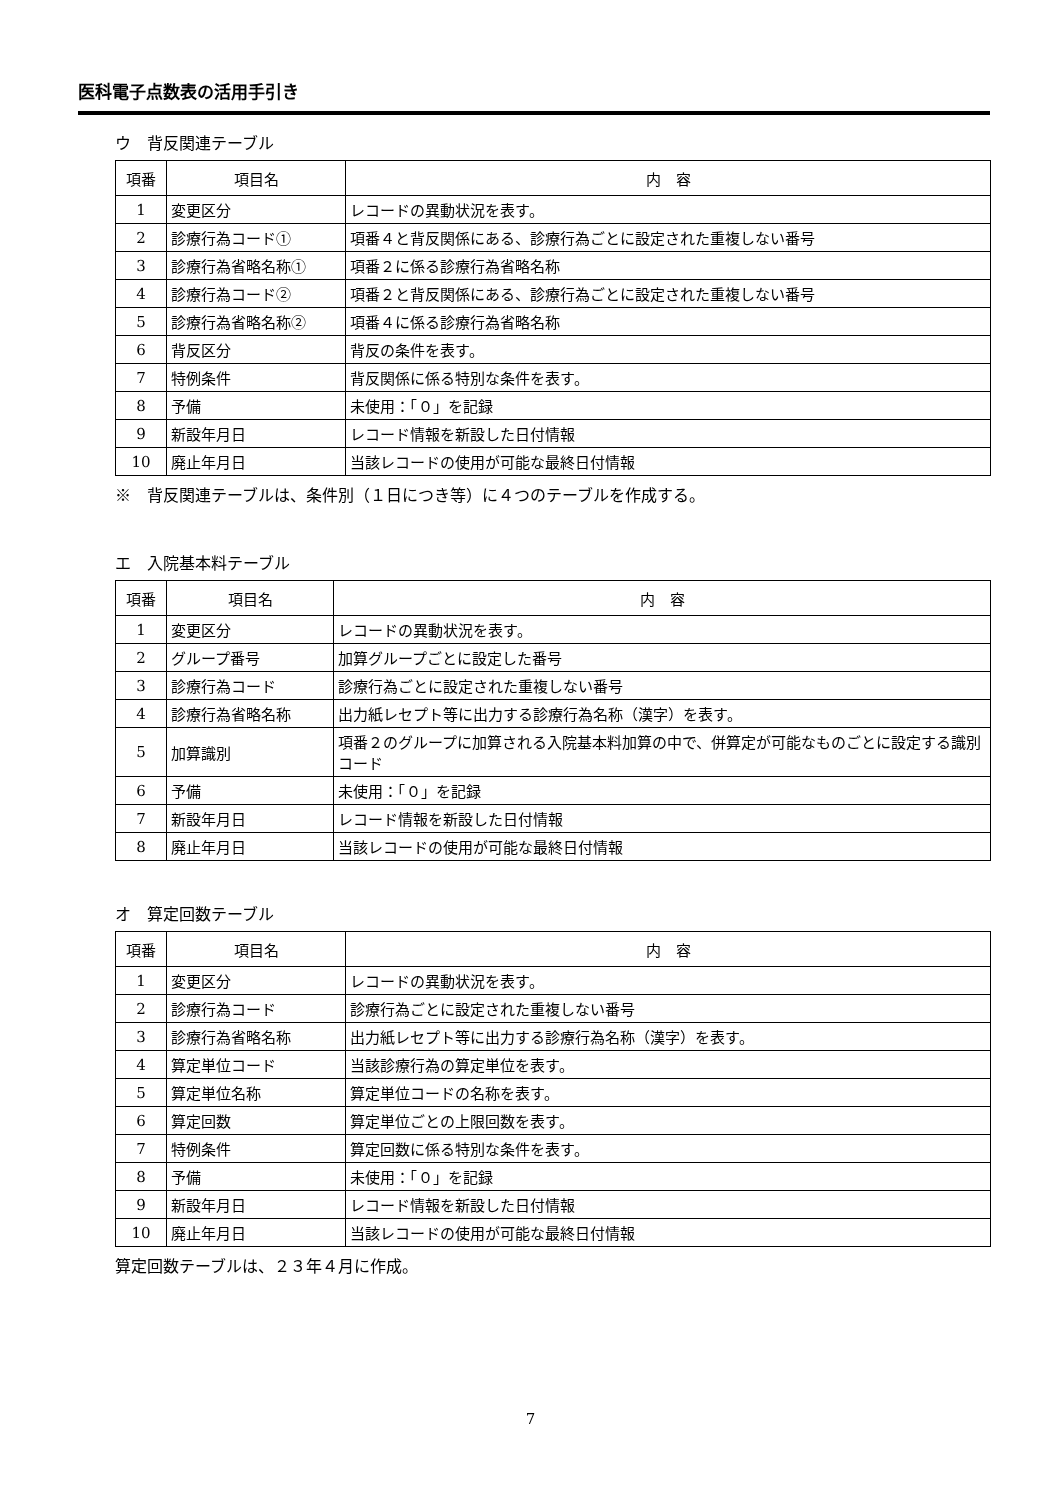医科電子点数表の活用手引き
ウ　背反関連テーブル
| 項番 | 項目名 | 内 容 |
| --- | --- | --- |
| 1 | 変更区分 | レコードの異動状況を表す。 |
| 2 | 診療行為コード① | 項番４と背反関係にある、診療行為ごとに設定された重複しない番号 |
| 3 | 診療行為省略名称① | 項番２に係る診療行為省略名称 |
| 4 | 診療行為コード② | 項番２と背反関係にある、診療行為ごとに設定された重複しない番号 |
| 5 | 診療行為省略名称② | 項番４に係る診療行為省略名称 |
| 6 | 背反区分 | 背反の条件を表す。 |
| 7 | 特例条件 | 背反関係に係る特別な条件を表す。 |
| 8 | 予備 | 未使用：「０」を記録 |
| 9 | 新設年月日 | レコード情報を新設した日付情報 |
| 10 | 廃止年月日 | 当該レコードの使用が可能な最終日付情報 |
※　背反関連テーブルは、条件別（１日につき等）に４つのテーブルを作成する。
エ　入院基本料テーブル
| 項番 | 項目名 | 内 容 |
| --- | --- | --- |
| 1 | 変更区分 | レコードの異動状況を表す。 |
| 2 | グループ番号 | 加算グループごとに設定した番号 |
| 3 | 診療行為コード | 診療行為ごとに設定された重複しない番号 |
| 4 | 診療行為省略名称 | 出力紙レセプト等に出力する診療行為名称（漢字）を表す。 |
| 5 | 加算識別 | 項番２のグループに加算される入院基本料加算の中で、併算定が可能なものごとに設定する識別コード |
| 6 | 予備 | 未使用：「０」を記録 |
| 7 | 新設年月日 | レコード情報を新設した日付情報 |
| 8 | 廃止年月日 | 当該レコードの使用が可能な最終日付情報 |
オ　算定回数テーブル
| 項番 | 項目名 | 内 容 |
| --- | --- | --- |
| 1 | 変更区分 | レコードの異動状況を表す。 |
| 2 | 診療行為コード | 診療行為ごとに設定された重複しない番号 |
| 3 | 診療行為省略名称 | 出力紙レセプト等に出力する診療行為名称（漢字）を表す。 |
| 4 | 算定単位コード | 当該診療行為の算定単位を表す。 |
| 5 | 算定単位名称 | 算定単位コードの名称を表す。 |
| 6 | 算定回数 | 算定単位ごとの上限回数を表す。 |
| 7 | 特例条件 | 算定回数に係る特別な条件を表す。 |
| 8 | 予備 | 未使用：「０」を記録 |
| 9 | 新設年月日 | レコード情報を新設した日付情報 |
| 10 | 廃止年月日 | 当該レコードの使用が可能な最終日付情報 |
算定回数テーブルは、２３年４月に作成。
7